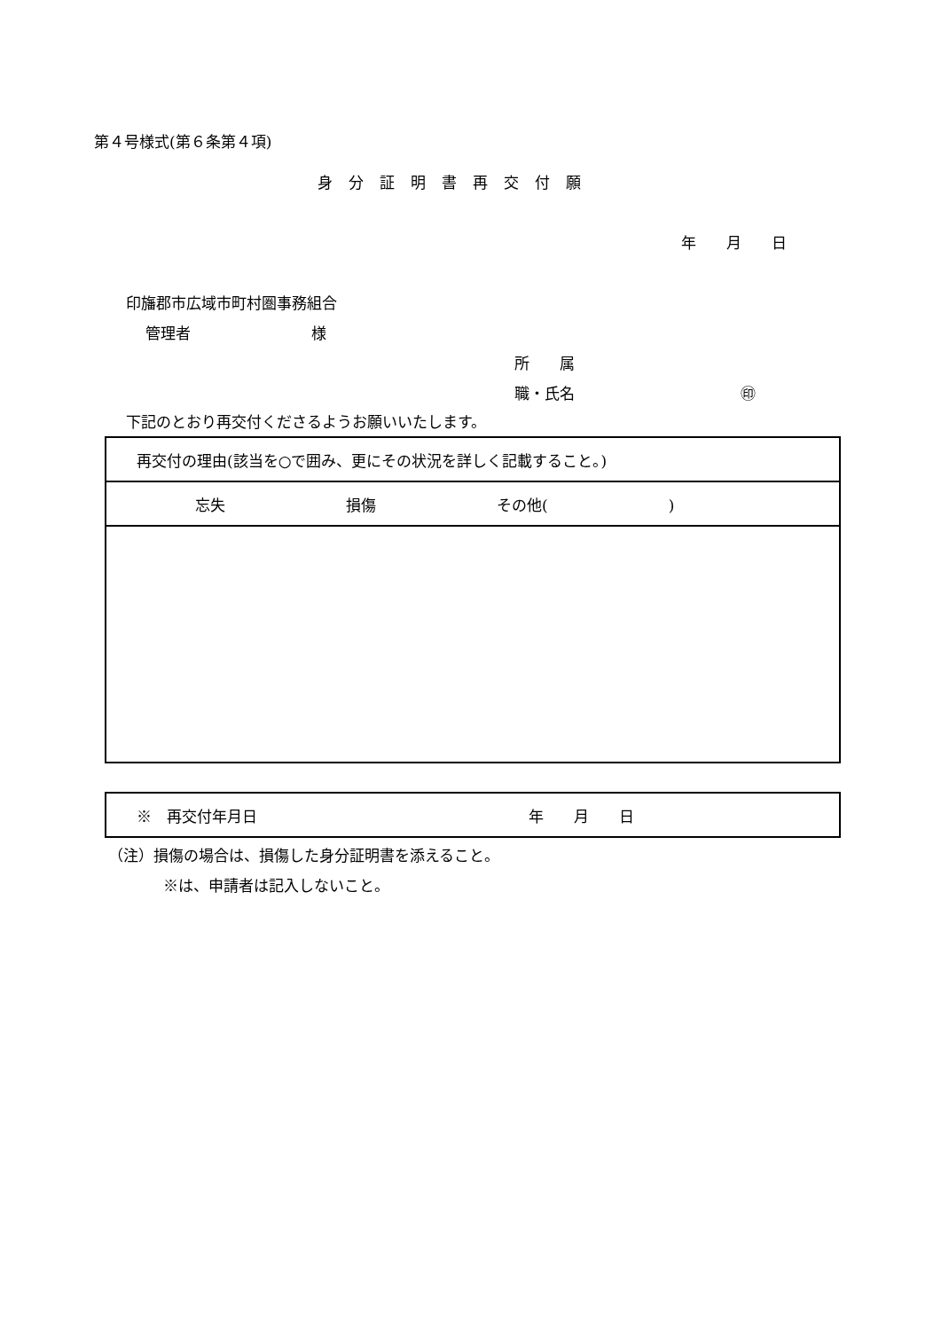第４号様式(第６条第４項)
身分証明書再交付願
年　　月　　日
印旛郡市広域市町村圏事務組合
管理者　　　　　　　　様
所　　属
職・氏名　　　　　　　　　　　㊞
下記のとおり再交付くださるようお願いいたします。
| 再交付の理由(該当を○で囲み、更にその状況を詳しく記載すること。) |
| 忘失 損傷 その他( ) |
| ※ 再交付年月日 年 月 日 |
（注）損傷の場合は、損傷した身分証明書を添えること。
※は、申請者は記入しないこと。